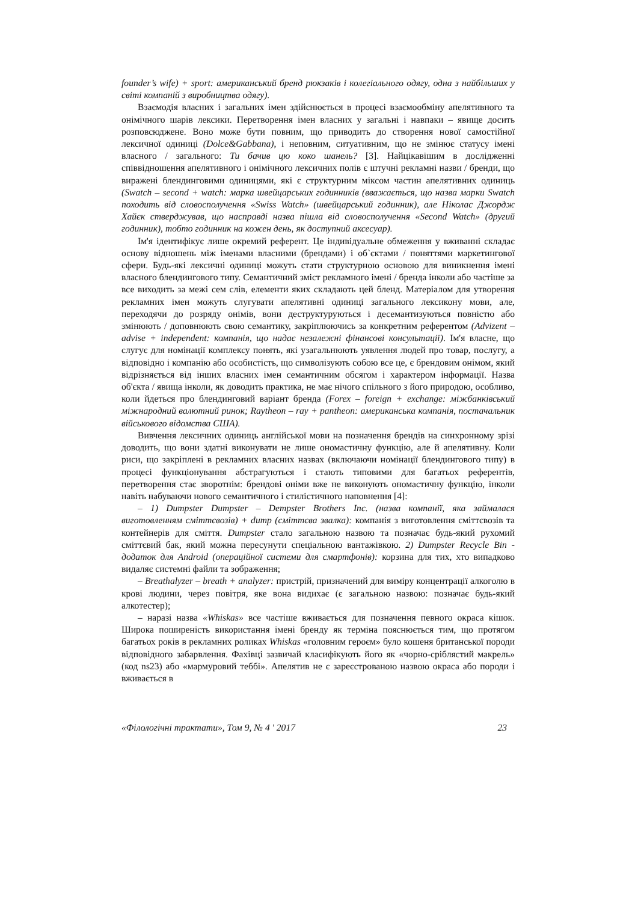founder’s wife) + sport: американський бренд рюкзаків і колегіального одягу, одна з найбільших у світі компаній з виробництва одягу).
Взаємодія власних і загальних імен здійснюється в процесі взаємообміну апелятивного та онімічного шарів лексики. Перетворення імен власних у загальні і навпаки – явище досить розповсюджене. Воно може бути повним, що приводить до створення нової самостійної лексичної одиниці (Dolce&Gabbana), і неповним, ситуативним, що не змінює статусу імені власного / загального: Ти бачив цю коко шанель? [3]. Найцікавішим в дослідженні співвідношення апелятивного і онімічного лексичних полів є штучні рекламні назви / бренди, що виражені блендинговими одиницями, які є структурним міксом частин апелятивних одиниць (Swatch – second + watch: марка швейцарських годинників (вважається, що назва марки Swatch походить від словосполучення «Swiss Watch» (швейцарський годинник), але Ніколас Джордж Хайєк стверджував, що насправді назва пішла від словосполучення «Second Watch» (другий годинник), тобто годинник на кожен день, як доступний аксесуар).
Ім'я ідентифікує лише окремий референт. Це індивідуальне обмеження у вживанні складає основу відношень між іменами власними (брендами) і об`єктами / поняттями маркетингової сфери. Будь-які лексичні одиниці можуть стати структурною основою для виникнення імені власного блендингового типу. Семантичний зміст рекламного імені / бренда інколи або частіше за все виходить за межі сем слів, елементи яких складають цей бленд. Матеріалом для утворення рекламних імен можуть слугувати апелятивні одиниці загального лексикону мови, але, переходячи до розряду онімів, вони деструктуруються і десемантизуються повністю або змінюють / доповнюють свою семантику, закріплюючись за конкретним референтом (Advizent – advise + independent: компанія, що надає незалежні фінансові консультації). Ім'я власне, що слугує для номінації комплексу понять, які узагальнюють уявлення людей про товар, послугу, а відповідно і компанію або особистість, що символізують собою все це, є брендовим онімом, який відрізняється від інших власних імен семантичним обсягом і характером інформації. Назва об'єкта / явища інколи, як доводить практика, не має нічого спільного з його природою, особливо, коли йдеться про блендинговий варіант бренда (Forex – foreign + exchange: міжбанківський міжнародний валютний ринок; Raytheon – ray + pantheon: американська компанія, постачальник військового відомства США).
Вивчення лексичних одиниць англійської мови на позначення брендів на синхронному зрізі доводить, що вони здатні виконувати не лише ономастичну функцію, але й апелятивну. Коли риси, що закріплені в рекламних власних назвах (включаючи номінації блендингового типу) в процесі функціонування абстрагуються і стають типовими для багатьох референтів, перетворення стає зворотнім: брендові оніми вже не виконують ономастичну функцію, інколи навіть набуваючи нового семантичного і стилістичного наповнення [4]:
– 1) Dumpster Dumpster – Dempster Brothers Inc. (назва компанії, яка займалася виготовленням сміттєвозів) + dump (сміттєва звалка): компанія з виготовлення сміттєвозів та контейнерів для сміття. Dumpster стало загальною назвою та позначає будь-який рухомий сміттєвий бак, який можна пересунути спеціальною вантажівкою. 2) Dumpster Recycle Bin - додаток для Android (операційної системи для смартфонів): корзина для тих, хто випадково видаляє системні файли та зображення;
– Breathalyzer – breath + analyzer: пристрій, призначений для виміру концентрації алкоголю в крові людини, через повітря, яке вона видихає (є загальною назвою: позначає будь-який алкотестер);
– наразі назва «Whiskas» все частіше вживається для позначення певного окраса кішок. Широка поширеність використання імені бренду як терміна пояснюється тим, що протягом багатьох років в рекламних роликах Whiskas «головним героєм» було кошеня британської породи відповідного забарвлення. Фахівці зазвичай класифікують його як «чорно-сріблястий макрель» (код ns23) або «мармуровий теббі». Апелятив не є зареєстрованою назвою окраса або породи і вживається в
«Філологічні трактати», Том 9, № 4 ' 2017 23